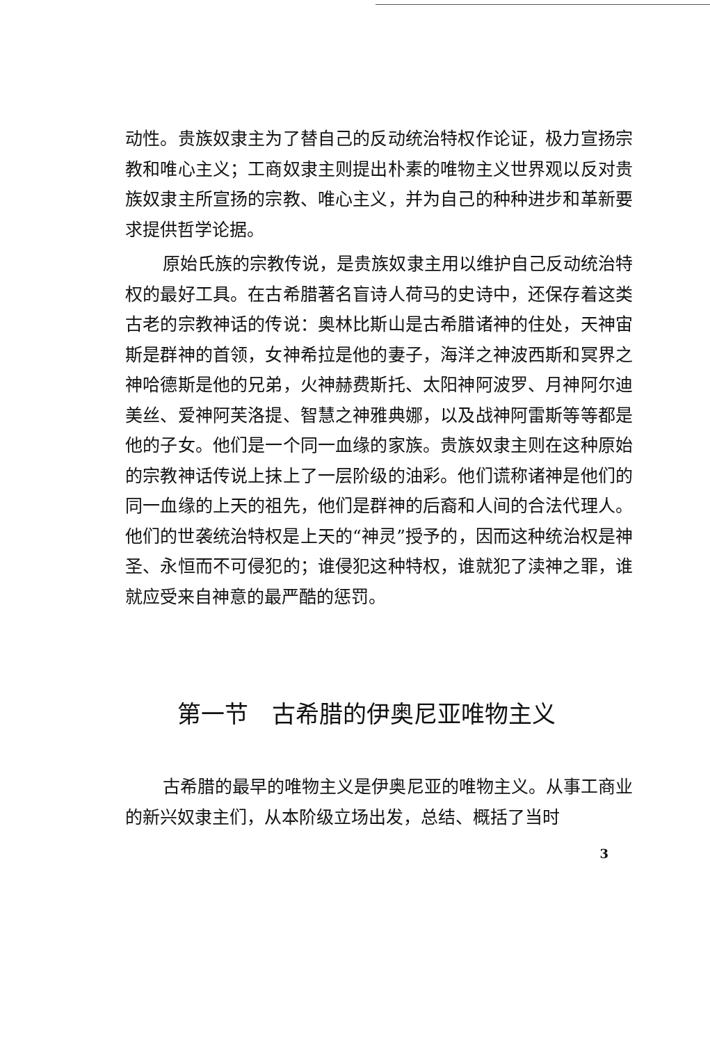动性。贵族奴隶主为了替自己的反动统治特权作论证，极力宣扬宗教和唯心主义；工商奴隶主则提出朴素的唯物主义世界观以反对贵族奴隶主所宣扬的宗教、唯心主义，并为自己的种种进步和革新要求提供哲学论据。
原始氏族的宗教传说，是贵族奴隶主用以维护自己反动统治特权的最好工具。在古希腊著名盲诗人荷马的史诗中，还保存着这类古老的宗教神话的传说：奥林比斯山是古希腊诸神的住处，天神宙斯是群神的首领，女神希拉是他的妻子，海洋之神波西斯和冥界之神哈德斯是他的兄弟，火神赫费斯托、太阳神阿波罗、月神阿尔迪美丝、爱神阿芙洛提、智慧之神雅典娜，以及战神阿雷斯等等都是他的子女。他们是一个同一血缘的家族。贵族奴隶主则在这种原始的宗教神话传说上抹上了一层阶级的油彩。他们谎称诸神是他们的同一血缘的上天的祖先，他们是群神的后裔和人间的合法代理人。他们的世袭统治特权是上天的“神灵”授予的，因而这种统治权是神圣、永恒而不可侵犯的；谁侵犯这种特权，谁就犯了渎神之罪，谁就应受来自神意的最严酷的惩罚。
第一节　古希腊的伊奥尼亚唯物主义
古希腊的最早的唯物主义是伊奥尼亚的唯物主义。从事工商业的新兴奴隶主们，从本阶级立场出发，总结、概括了当时
3